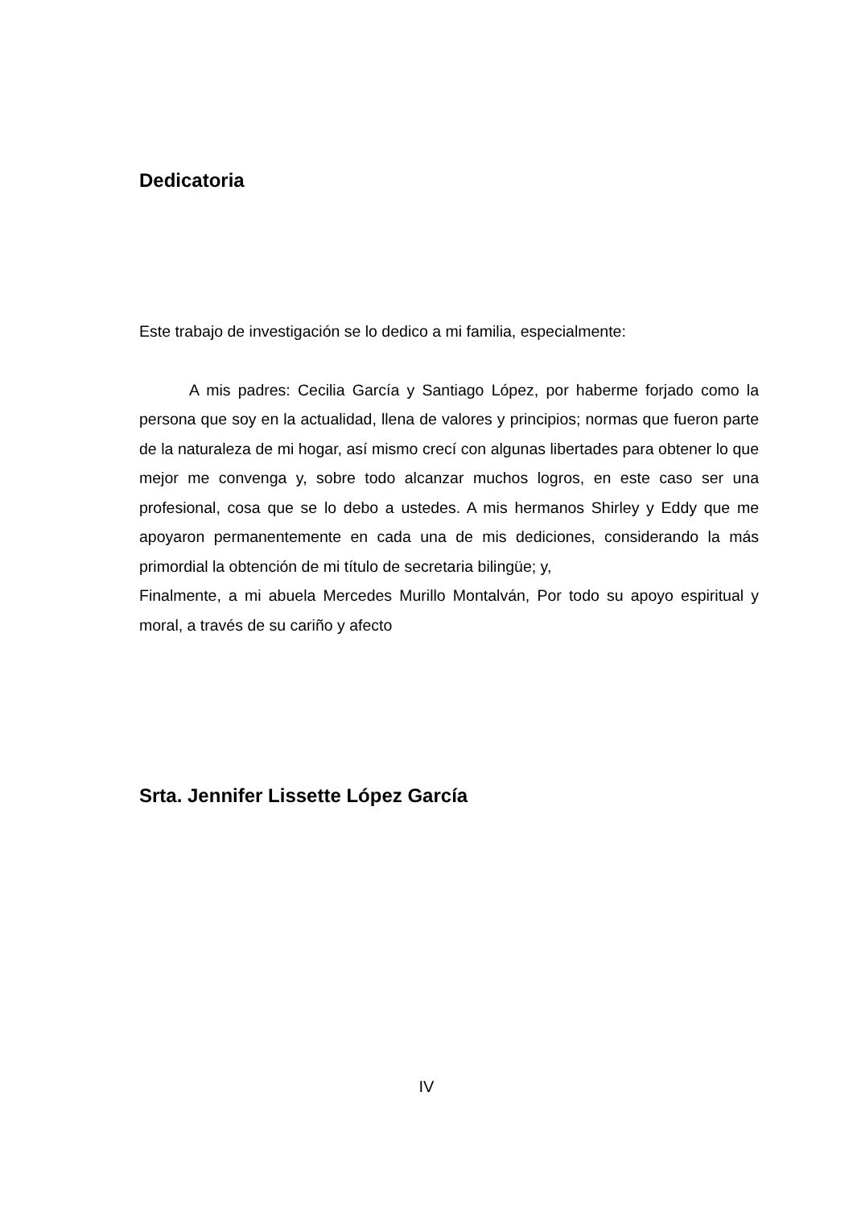Dedicatoria
Este trabajo de investigación se lo dedico a mi familia, especialmente:
A mis padres: Cecilia García y Santiago López, por haberme forjado como la persona que soy en la actualidad, llena de valores y principios; normas que fueron parte de la naturaleza de mi hogar, así mismo crecí con algunas libertades para obtener lo que mejor me convenga y, sobre todo alcanzar muchos logros, en este caso ser una profesional, cosa que se lo debo a ustedes. A mis hermanos Shirley y Eddy que me apoyaron permanentemente en cada una de mis dediciones, considerando la más primordial la obtención de mi título de secretaria bilingüe; y,
Finalmente, a mi abuela Mercedes Murillo Montalván, Por todo su apoyo espiritual y moral, a través de su cariño y afecto
Srta. Jennifer Lissette López García
IV